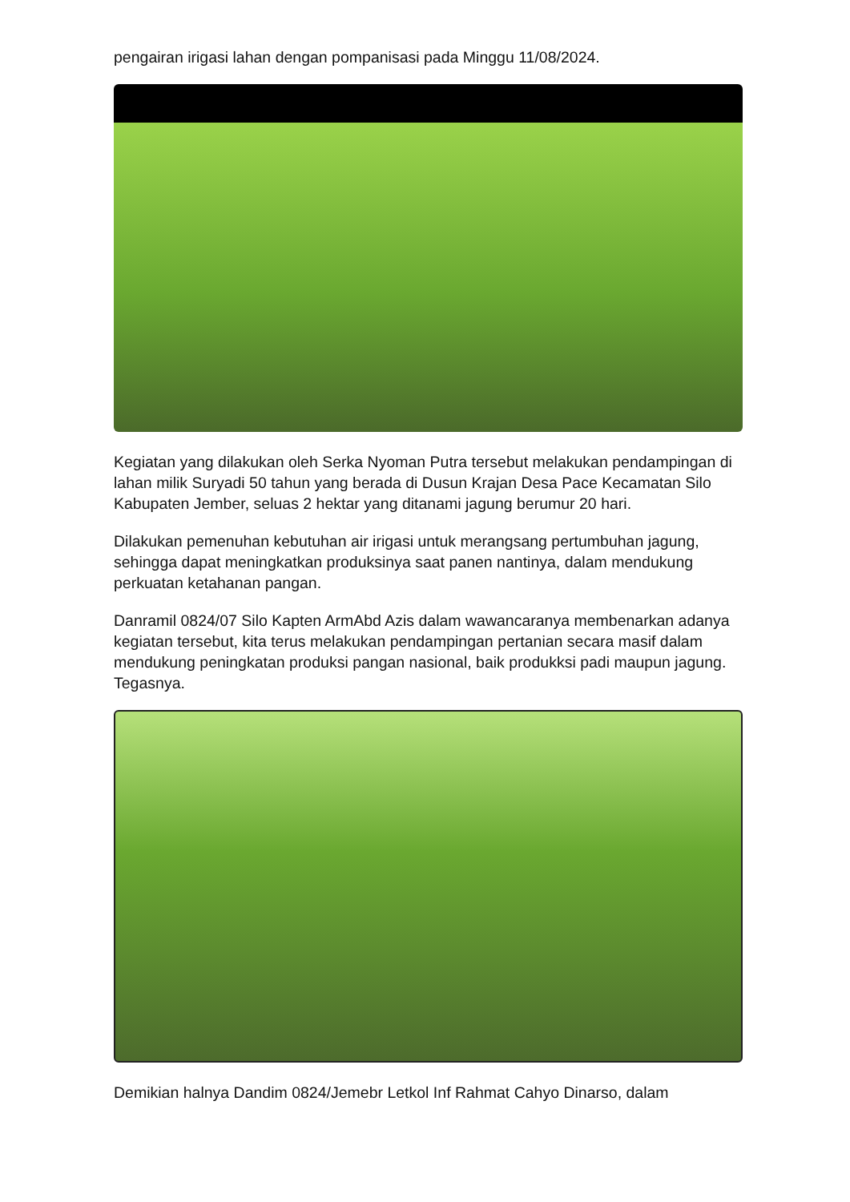pengairan irigasi lahan dengan pompanisasi pada Minggu 11/08/2024.
Kegiatan yang dilakukan oleh Serka Nyoman Putra tersebut melakukan pendampingan di lahan milik Suryadi 50 tahun yang berada di Dusun Krajan Desa Pace Kecamatan Silo Kabupaten Jember, seluas 2 hektar yang ditanami jagung berumur 20 hari.
Dilakukan pemenuhan kebutuhan air irigasi untuk merangsang pertumbuhan jagung, sehingga dapat meningkatkan produksinya saat panen nantinya, dalam mendukung perkuatan ketahanan pangan.
Danramil 0824/07 Silo Kapten ArmAbd Azis dalam wawancaranya membenarkan adanya kegiatan tersebut, kita terus melakukan pendampingan pertanian secara masif dalam mendukung peningkatan produksi pangan nasional, baik produkksi padi maupun jagung. Tegasnya.
Demikian halnya Dandim 0824/Jemebr Letkol Inf Rahmat Cahyo Dinarso, dalam